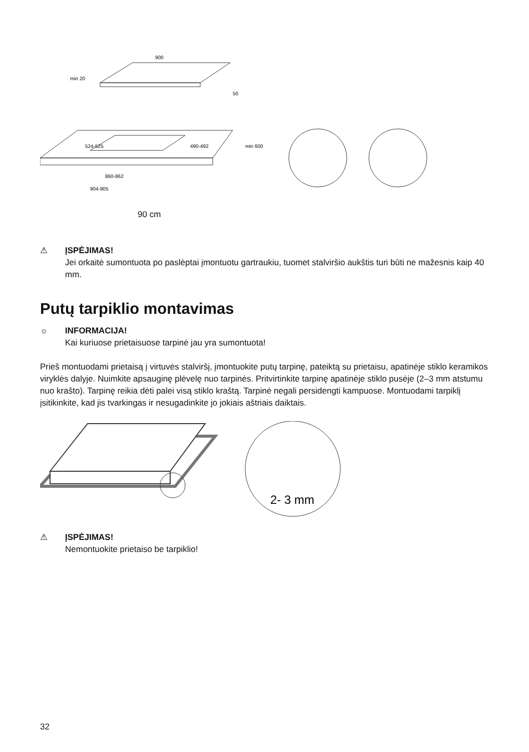900
min 20
50
524-525
490-492
min 600
860-862
904-905
90 cm
⚠ ĮSPĖJIMAS!
Jei orkaitė sumontuota po paslėptai įmontuotu gartraukiu, tuomet stalviršio aukštis turi būti ne mažesnis kaip 40 mm.
Putų tarpiklio montavimas
☼ INFORMACIJA!
Kai kuriuose prietaisuose tarpinė jau yra sumontuota!
Prieš montuodami prietaisą į virtuvės stalviršį, įmontuokite putų tarpinę, pateiktą su prietaisu, apatinėje stiklo keramikos viryklės dalyje. Nuimkite apsauginę plėvelę nuo tarpinės. Pritvirtinkite tarpinę apatinėje stiklo pusėje (2–3 mm atstumu nuo krašto). Tarpinę reikia dėti palei visą stiklo kraštą. Tarpinė negali persidengti kampuose. Montuodami tarpiklį įsitikinkite, kad jis tvarkingas ir nesugadinkite jo jokiais aštriais daiktais.
2- 3 mm
⚠ ĮSPĖJIMAS!
Nemontuokite prietaiso be tarpiklio!
32